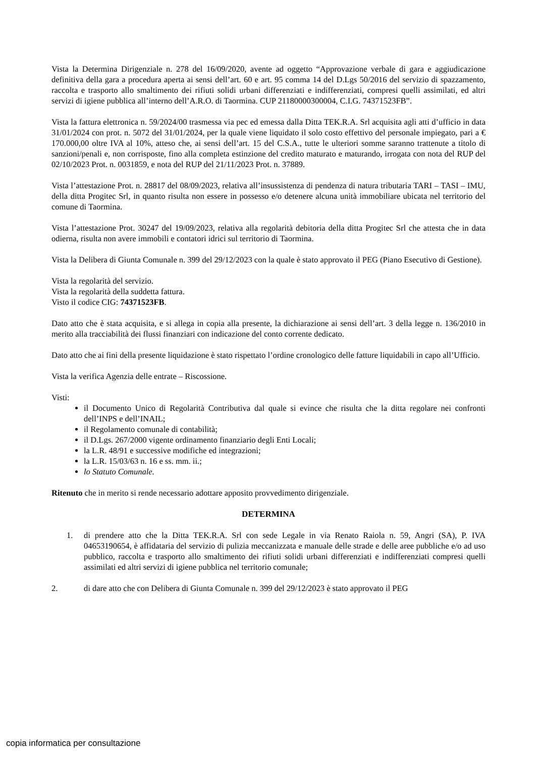Vista la Determina Dirigenziale n. 278 del 16/09/2020, avente ad oggetto “Approvazione verbale di gara e aggiudicazione definitiva della gara a procedura aperta ai sensi dell’art. 60 e art. 95 comma 14 del D.Lgs 50/2016 del servizio di spazzamento, raccolta e trasporto allo smaltimento dei rifiuti solidi urbani differenziati e indifferenziati, compresi quelli assimilati, ed altri servizi di igiene pubblica all’interno dell’A.R.O. di Taormina. CUP 21180000300004, C.I.G. 74371523FB”.
Vista la fattura elettronica n. 59/2024/00 trasmessa via pec ed emessa dalla Ditta TEK.R.A. Srl acquisita agli atti d’ufficio in data 31/01/2024 con prot. n. 5072 del 31/01/2024, per la quale viene liquidato il solo costo effettivo del personale impiegato, pari a € 170.000,00 oltre IVA al 10%, atteso che, ai sensi dell’art. 15 del C.S.A., tutte le ulteriori somme saranno trattenute a titolo di sanzioni/penali e, non corrisposte, fino alla completa estinzione del credito maturato e maturando, irrogata con nota del RUP del 02/10/2023 Prot. n. 0031859, e nota del RUP del 21/11/2023 Prot. n. 37889.
Vista l’attestazione Prot. n. 28817 del 08/09/2023, relativa all’insussistenza di pendenza di natura tributaria TARI – TASI – IMU, della ditta Progitec Srl, in quanto risulta non essere in possesso e/o detenere alcuna unità immobiliare ubicata nel territorio del comune di Taormina.
Vista l’attestazione Prot. 30247 del 19/09/2023, relativa alla regolarità debitoria della ditta Progitec Srl che attesta che in data odierna, risulta non avere immobili e contatori idrici sul territorio di Taormina.
Vista la Delibera di Giunta Comunale n. 399 del 29/12/2023 con la quale è stato approvato il PEG (Piano Esecutivo di Gestione).
Vista la regolarità del servizio.
Vista la regolarità della suddetta fattura.
Visto il codice CIG: 74371523FB.
Dato atto che è stata acquisita, e si allega in copia alla presente, la dichiarazione ai sensi dell’art. 3 della legge n. 136/2010 in merito alla tracciabilità dei flussi finanziari con indicazione del conto corrente dedicato.
Dato atto che ai fini della presente liquidazione è stato rispettato l’ordine cronologico delle fatture liquidabili in capo all’Ufficio.
Vista la verifica Agenzia delle entrate – Riscossione.
Visti:
il Documento Unico di Regolarità Contributiva dal quale si evince che risulta che la ditta regolare nei confronti dell’INPS e dell’INAIL;
il Regolamento comunale di contabilità;
il D.Lgs. 267/2000 vigente ordinamento finanziario degli Enti Locali;
la L.R. 48/91 e successive modifiche ed integrazioni;
la L.R. 15/03/63 n. 16 e ss. mm. ii.;
lo Statuto Comunale.
Ritenuto che in merito si rende necessario adottare apposito provvedimento dirigenziale.
DETERMINA
1. di prendere atto che la Ditta TEK.R.A. Srl con sede Legale in via Renato Raiola n. 59, Angri (SA), P. IVA 04653190654, è affidataria del servizio di pulizia meccanizzata e manuale delle strade e delle aree pubbliche e/o ad uso pubblico, raccolta e trasporto allo smaltimento dei rifiuti solidi urbani differenziati e indifferenziati compresi quelli assimilati ed altri servizi di igiene pubblica nel territorio comunale;
2. di dare atto che con Delibera di Giunta Comunale n. 399 del 29/12/2023 è stato approvato il PEG
copia informatica per consultazione